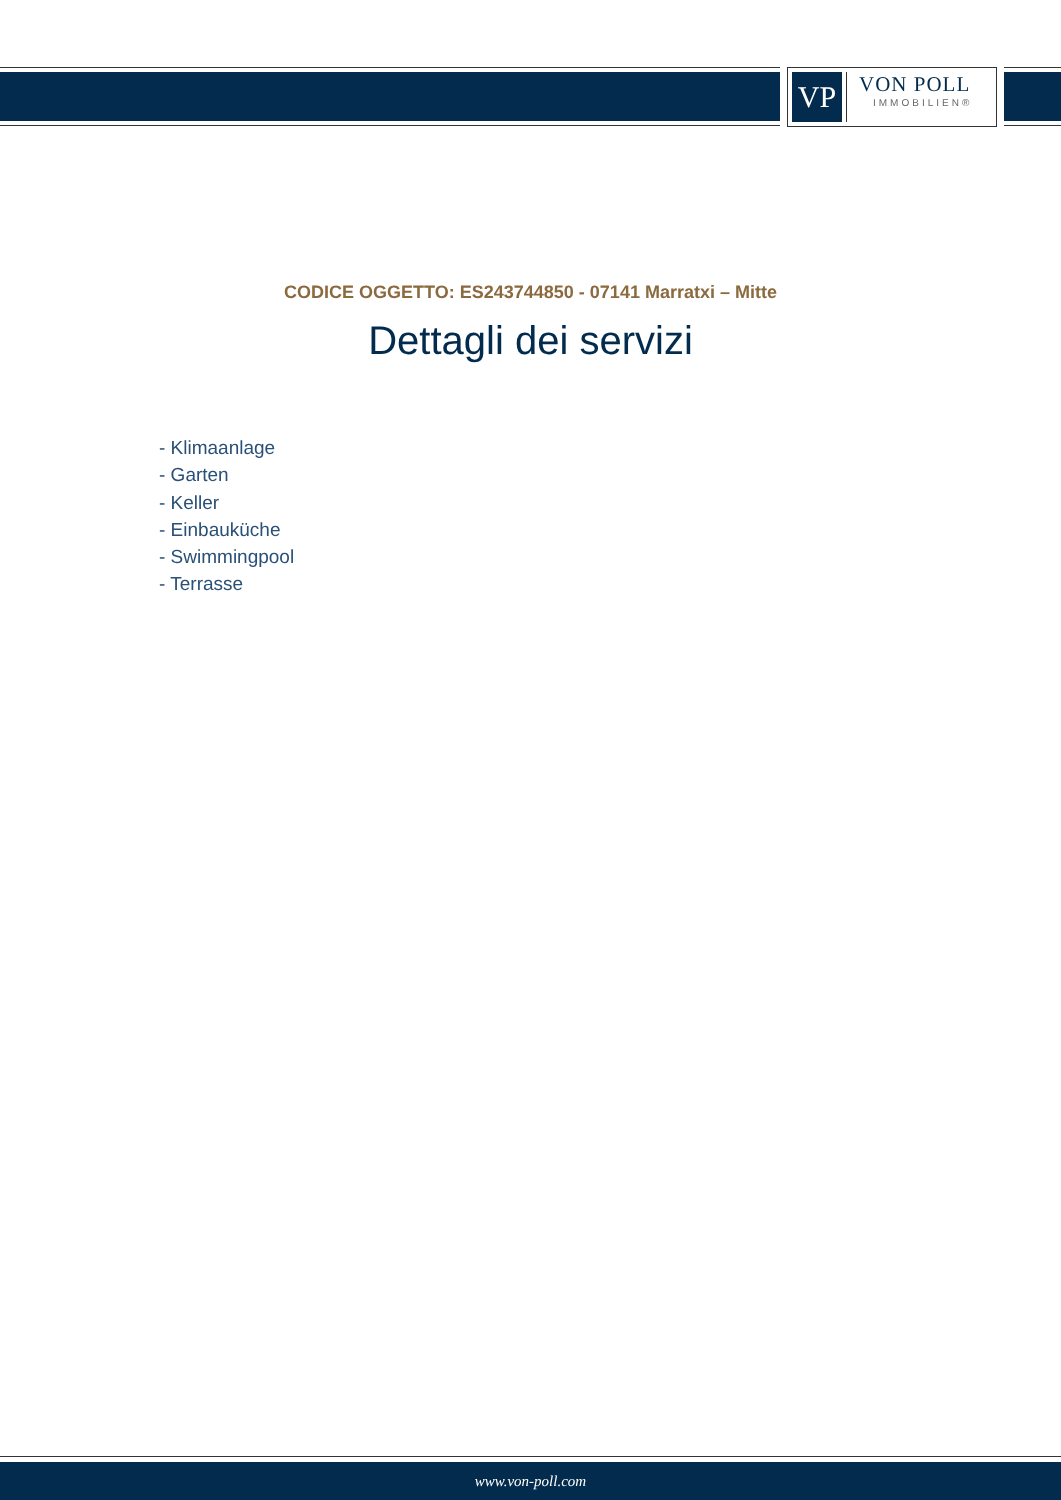VP
VON POLL
IMMOBILIEN®
CODICE OGGETTO: ES243744850 - 07141 Marratxi – Mitte
Dettagli dei servizi
- Klimaanlage
- Garten
- Keller
- Einbauküche
- Swimmingpool
- Terrasse
www.von-poll.com